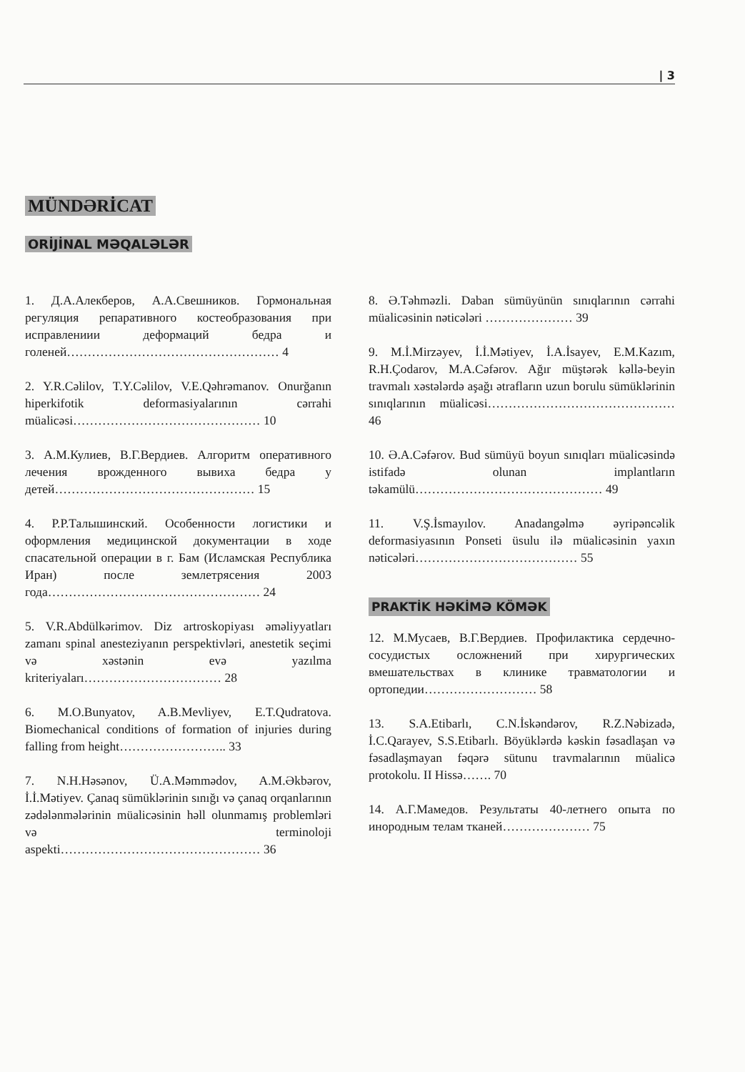| 3
MÜNDƏRİCAT
ORİJİNAL MƏQALƏLƏR
1. Д.А.Алекберов, А.А.Свешников. Гормональная регуляция репаративного костеобразования при исправлениии деформаций бедра и голеней…………………………………………… 4
2. Y.R.Cəlilov, T.Y.Cəlilov, V.E.Qəhrəmanov. Onurğanın hiperkifotik deformasiyalarının cərrahi müalicəsi……………………………………… 10
3. А.М.Кулиев, В.Г.Вердиев. Алгоритм оперативного лечения врожденного вывиха бедра у детей………………………………………… 15
4. Р.Р.Талышинский. Особенности логистики и оформления медицинской документации в ходе спасательной операции в г. Бам (Исламская Республика Иран) после землетрясения 2003 года…………………………………………… 24
5. V.R.Abdülkərimov. Diz artroskopiyası əməliyyatları zamanı spinal anesteziyanın perspektivləri, anestetik seçimi və xəstənin evə yazılma kriteriyaları…………………………… 28
6. M.O.Bunyatov, A.B.Mevliyev, E.T.Qudratova. Biomechanical conditions of formation of injuries during falling from height…………………….. 33
7. N.H.Həsənov, Ü.A.Məmmədov, A.M.Əkbərov, İ.İ.Mətiyev. Çanaq sümüklərinin sınığı və çanaq orqanlarının zədələnmələrinin müalicəsinin həll olunmamış problemləri və terminoloji aspekti………………………………………… 36
8. Ə.Təhməzli. Daban sümüyünün sınıqlarının cərrahi müalicəsinin nəticələri ………………… 39
9. M.İ.Mirzəyev, İ.İ.Mətiyev, İ.A.İsayev, E.M.Kazım, R.H.Çodarov, M.A.Cəfərov. Ağır müştərək kəllə-beyin travmalı xəstələrdə aşağı ətrafların uzun borulu sümüklərinin sınıqlarının müalicəsi……………………………………… 46
10. Ə.A.Cəfərov. Bud sümüyü boyun sınıqları müalicəsində istifadə olunan implantların təkamülü……………………………………… 49
11. V.Ş.İsmayılov. Anadangəlmə əyripəncəlik deformasiyasının Ponseti üsulu ilə müalicəsinin yaxın nəticələri………………………………… 55
PRAKTİK HƏKİMƏ KÖMƏK
12. М.Мусаев, В.Г.Вердиев. Профилактика сердечно-сосудистых осложнений при хирургических вмешательствах в клинике травматологии и ортопедии……………………… 58
13. S.A.Etibarlı, C.N.İskəndərov, R.Z.Nəbizadə, İ.C.Qarayev, S.S.Etibarlı. Böyüklərdə kəskin fəsadlaşan və fəsadlaşmayan fəqərə sütunu travmalarının müalicə protokolu. II Hissə……. 70
14. А.Г.Мамедов. Результаты 40-летнего опыта по инородным телам тканей………………… 75